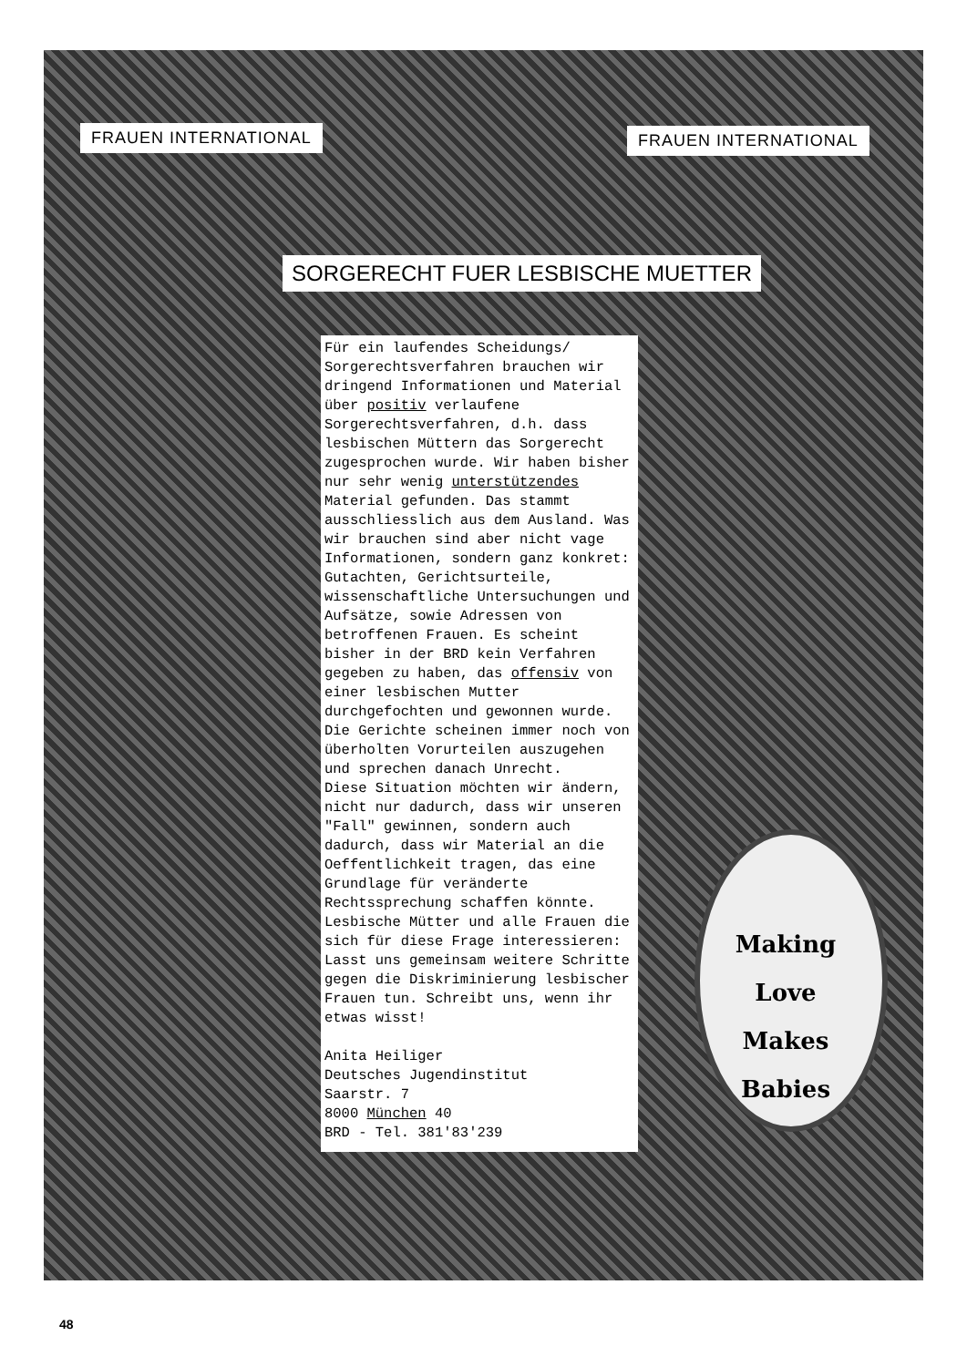FRAUEN INTERNATIONAL FRAUEN INTERNATIONAL
SORGERECHT FUER LESBISCHE MUETTER
Für ein laufendes Scheidungs/ Sorgerechtsverfahren brauchen wir dringend Informationen und Material über positiv verlaufene Sorgerechtsverfahren, d.h. dass lesbischen Müttern das Sorgerecht zugesprochen wurde. Wir haben bisher nur sehr wenig unterstützendes Material gefunden. Das stammt ausschliesslich aus dem Ausland. Was wir brauchen sind aber nicht vage Informationen, sondern ganz konkret: Gutachten, Gerichtsurteile, wissenschaftliche Untersuchungen und Aufsätze, sowie Adressen von betroffenen Frauen. Es scheint bisher in der BRD kein Verfahren gegeben zu haben, das offensiv von einer lesbischen Mutter durchgefochten und gewonnen wurde. Die Gerichte scheinen immer noch von überholten Vorurteilen auszugehen und sprechen danach Unrecht.
Diese Situation möchten wir ändern, nicht nur dadurch, dass wir unseren "Fall" gewinnen, sondern auch dadurch, dass wir Material an die Oeffentlichkeit tragen, das eine Grundlage für veränderte Rechtssprechung schaffen könnte.
Lesbische Mütter und alle Frauen die sich für diese Frage interessieren: Lasst uns gemeinsam weitere Schritte gegen die Diskriminierung lesbischer Frauen tun. Schreibt uns, wenn ihr etwas wisst!
Anita Heiliger
Deutsches Jugendinstitut
Saarstr. 7
8000 München 40
BRD - Tel. 381'83'239
Making
Love
Makes
Babies
48